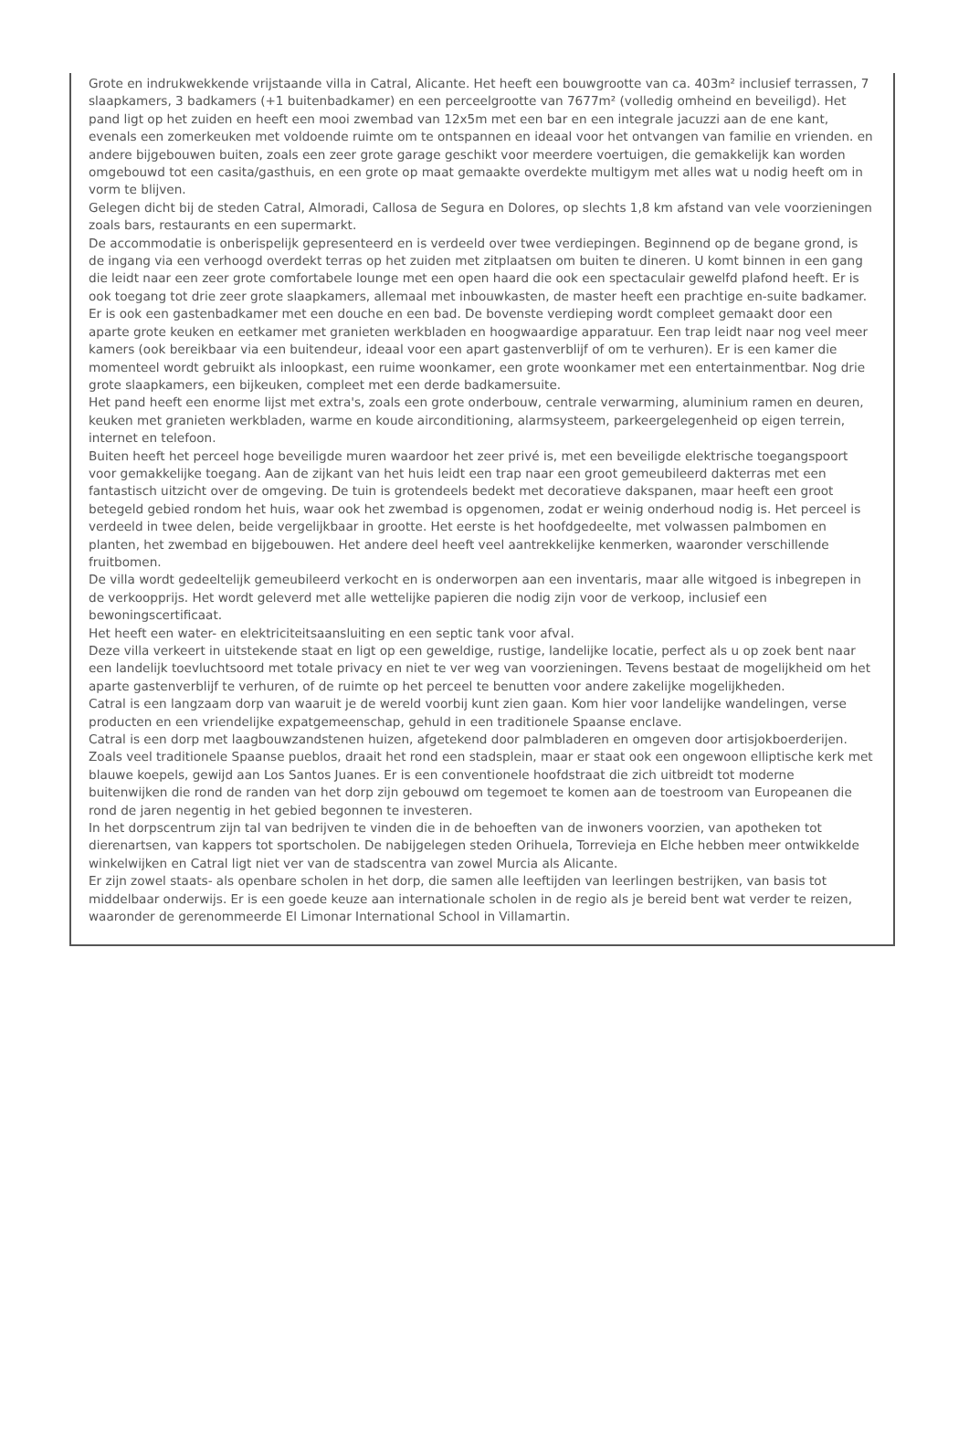Grote en indrukwekkende vrijstaande villa in Catral, Alicante. Het heeft een bouwgrootte van ca. 403m² inclusief terrassen, 7 slaapkamers, 3 badkamers (+1 buitenbadkamer) en een perceelgrootte van 7677m² (volledig omheind en beveiligd). Het pand ligt op het zuiden en heeft een mooi zwembad van 12x5m met een bar en een integrale jacuzzi aan de ene kant, evenals een zomerkeuken met voldoende ruimte om te ontspannen en ideaal voor het ontvangen van familie en vrienden. en andere bijgebouwen buiten, zoals een zeer grote garage geschikt voor meerdere voertuigen, die gemakkelijk kan worden omgebouwd tot een casita/gasthuis, en een grote op maat gemaakte overdekte multigym met alles wat u nodig heeft om in vorm te blijven.
Gelegen dicht bij de steden Catral, Almoradi, Callosa de Segura en Dolores, op slechts 1,8 km afstand van vele voorzieningen zoals bars, restaurants en een supermarkt.
De accommodatie is onberispelijk gepresenteerd en is verdeeld over twee verdiepingen. Beginnend op de begane grond, is de ingang via een verhoogd overdekt terras op het zuiden met zitplaatsen om buiten te dineren. U komt binnen in een gang die leidt naar een zeer grote comfortabele lounge met een open haard die ook een spectaculair gewelfd plafond heeft. Er is ook toegang tot drie zeer grote slaapkamers, allemaal met inbouwkasten, de master heeft een prachtige en-suite badkamer. Er is ook een gastenbadkamer met een douche en een bad. De bovenste verdieping wordt compleet gemaakt door een aparte grote keuken en eetkamer met granieten werkbladen en hoogwaardige apparatuur. Een trap leidt naar nog veel meer kamers (ook bereikbaar via een buitendeur, ideaal voor een apart gastenverblijf of om te verhuren). Er is een kamer die momenteel wordt gebruikt als inloopkast, een ruime woonkamer, een grote woonkamer met een entertainmentbar. Nog drie grote slaapkamers, een bijkeuken, compleet met een derde badkamersuite.
Het pand heeft een enorme lijst met extra's, zoals een grote onderbouw, centrale verwarming, aluminium ramen en deuren, keuken met granieten werkbladen, warme en koude airconditioning, alarmsysteem, parkeergelegenheid op eigen terrein, internet en telefoon.
Buiten heeft het perceel hoge beveiligde muren waardoor het zeer privé is, met een beveiligde elektrische toegangspoort voor gemakkelijke toegang. Aan de zijkant van het huis leidt een trap naar een groot gemeubileerd dakterras met een fantastisch uitzicht over de omgeving. De tuin is grotendeels bedekt met decoratieve dakspanen, maar heeft een groot betegeld gebied rondom het huis, waar ook het zwembad is opgenomen, zodat er weinig onderhoud nodig is. Het perceel is verdeeld in twee delen, beide vergelijkbaar in grootte. Het eerste is het hoofdgedeelte, met volwassen palmbomen en planten, het zwembad en bijgebouwen. Het andere deel heeft veel aantrekkelijke kenmerken, waaronder verschillende fruitbomen.
De villa wordt gedeeltelijk gemeubileerd verkocht en is onderworpen aan een inventaris, maar alle witgoed is inbegrepen in de verkoopprijs. Het wordt geleverd met alle wettelijke papieren die nodig zijn voor de verkoop, inclusief een bewoningscertificaat.
Het heeft een water- en elektriciteitsaansluiting en een septic tank voor afval.
Deze villa verkeert in uitstekende staat en ligt op een geweldige, rustige, landelijke locatie, perfect als u op zoek bent naar een landelijk toevluchtsoord met totale privacy en niet te ver weg van voorzieningen. Tevens bestaat de mogelijkheid om het aparte gastenverblijf te verhuren, of de ruimte op het perceel te benutten voor andere zakelijke mogelijkheden.
Catral is een langzaam dorp van waaruit je de wereld voorbij kunt zien gaan. Kom hier voor landelijke wandelingen, verse producten en een vriendelijke expatgemeenschap, gehuld in een traditionele Spaanse enclave.
Catral is een dorp met laagbouwzandstenen huizen, afgetekend door palmbladeren en omgeven door artisjokboerderijen. Zoals veel traditionele Spaanse pueblos, draait het rond een stadsplein, maar er staat ook een ongewoon elliptische kerk met blauwe koepels, gewijd aan Los Santos Juanes. Er is een conventionele hoofdstraat die zich uitbreidt tot moderne buitenwijken die rond de randen van het dorp zijn gebouwd om tegemoet te komen aan de toestroom van Europeanen die rond de jaren negentig in het gebied begonnen te investeren.
In het dorpscentrum zijn tal van bedrijven te vinden die in de behoeften van de inwoners voorzien, van apotheken tot dierenartsen, van kappers tot sportscholen. De nabijgelegen steden Orihuela, Torrevieja en Elche hebben meer ontwikkelde winkelwijken en Catral ligt niet ver van de stadscentra van zowel Murcia als Alicante.
Er zijn zowel staats- als openbare scholen in het dorp, die samen alle leeftijden van leerlingen bestrijken, van basis tot middelbaar onderwijs. Er is een goede keuze aan internationale scholen in de regio als je bereid bent wat verder te reizen, waaronder de gerenommeerde El Limonar International School in Villamartin.